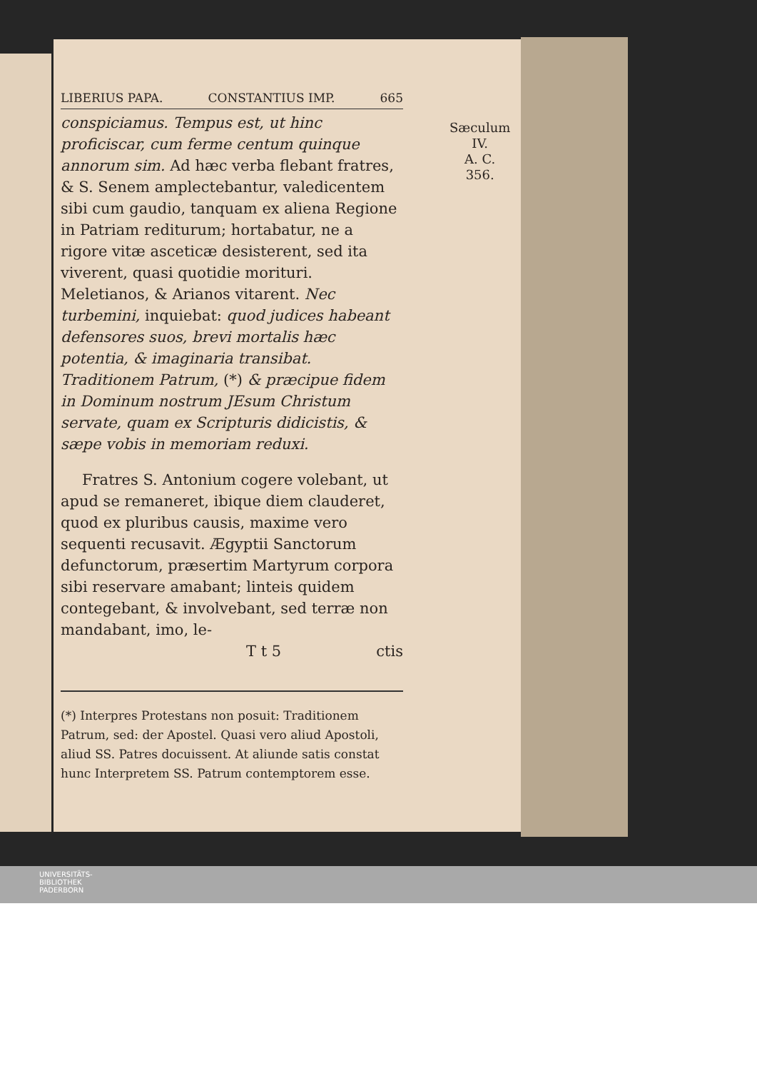LIBERIUS PAPA. CONSTANTIUS IMP. 665
Sæculum IV.
A. C. 356.
conspiciamus. Tempus est, ut hinc proficiscar, cum ferme centum quinque annorum sim. Ad hæc verba flebant fratres, & S. Senem amplectebantur, valedicentem sibi cum gaudio, tanquam ex aliena Regione in Patriam rediturum; hortabatur, ne a rigore vitæ asceticæ desisterent, sed ita viverent, quasi quotidie morituri. Meletianos, & Arianos vitarent. Nec turbemini, inquiebat: quod judices habeant defensores suos, brevi mortalis hæc potentia, & imaginaria transibat. Traditionem Patrum, (*) & præcipue fidem in Dominum nostrum JEsum Christum servate, quam ex Scripturis didicistis, & sæpe vobis in memoriam reduxi.
Fratres S. Antonium cogere volebant, ut apud se remaneret, ibique diem clauderet, quod ex pluribus causis, maxime vero sequenti recusavit. Ægyptii Sanctorum defunctorum, præsertim Martyrum corpora sibi reservare amabant; linteis quidem contegebant, & involvebant, sed terræ non mandabant, imo, le-
T t 5 ctis
(*) Interpres Protestans non posuit: Traditionem Patrum, sed: der Apostel. Quasi vero aliud Apostoli, aliud SS. Patres docuissent. At aliunde satis constat hunc Interpretem SS. Patrum contemptorem esse.
UNIVERSITÄTS-
BIBLIOTHEK
PADERBORN